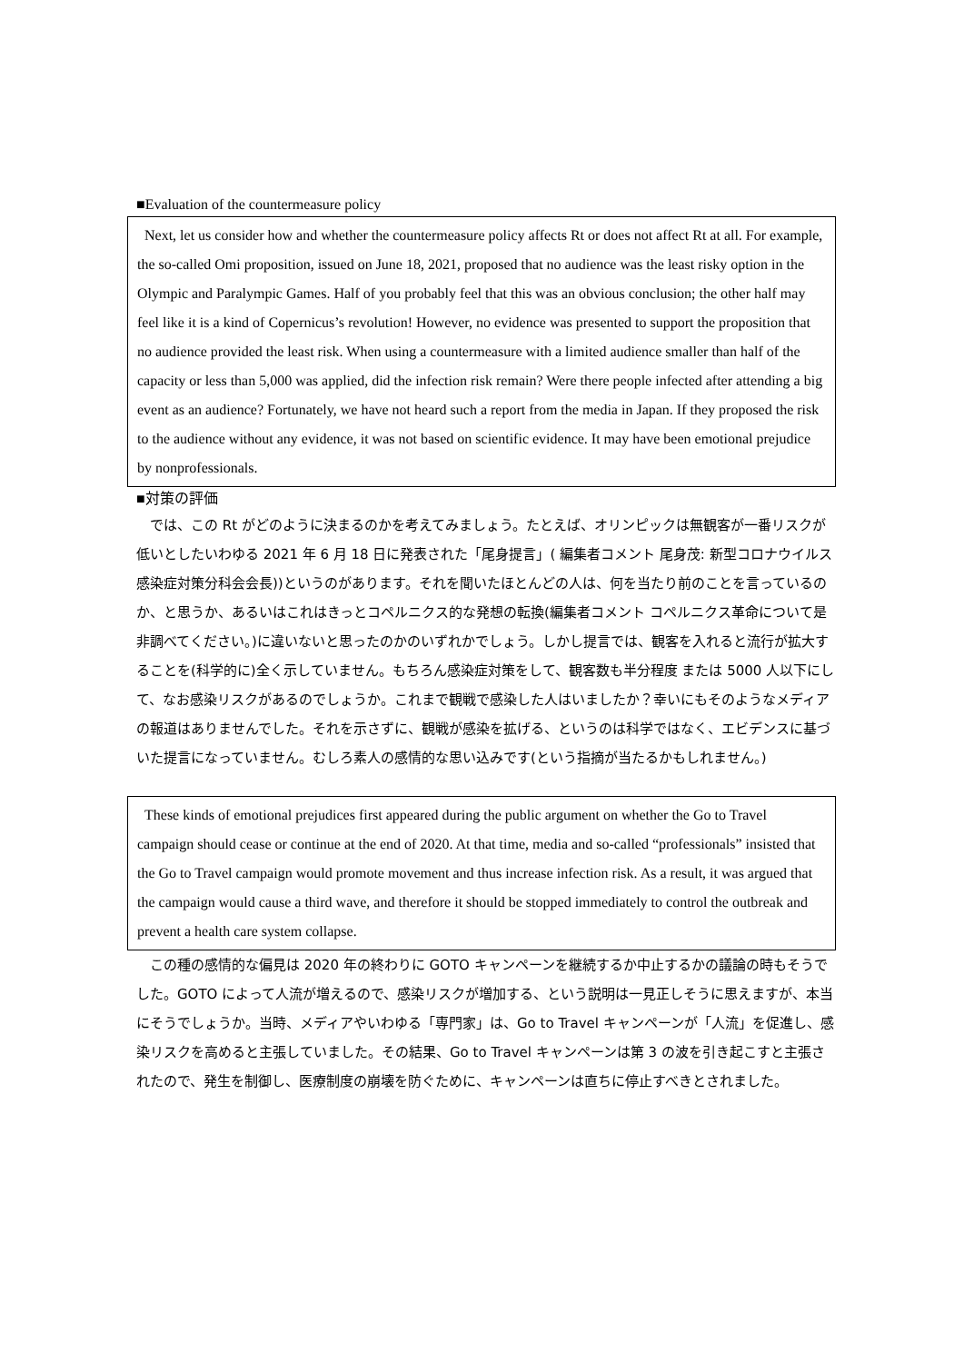■Evaluation of the countermeasure policy
Next, let us consider how and whether the countermeasure policy affects Rt or does not affect Rt at all. For example, the so-called Omi proposition, issued on June 18, 2021, proposed that no audience was the least risky option in the Olympic and Paralympic Games. Half of you probably feel that this was an obvious conclusion; the other half may feel like it is a kind of Copernicus’s revolution! However, no evidence was presented to support the proposition that no audience provided the least risk. When using a countermeasure with a limited audience smaller than half of the capacity or less than 5,000 was applied, did the infection risk remain? Were there people infected after attending a big event as an audience? Fortunately, we have not heard such a report from the media in Japan. If they proposed the risk to the audience without any evidence, it was not based on scientific evidence. It may have been emotional prejudice by nonprofessionals.
■対策の評価
　では、この Rt がどのように決まるのかを考えてみましょう。たとえば、オリンピックは無観客が一番リスクが低いとしたいわゆる 2021 年 6 月 18 日に発表された「尾身提言」( 編集者コメント 尾身茂: 新型コロナウイルス感染症対策分科会会長))というのがあります。それを聞いたほとんどの人は、何を当たり前のことを言っているのか、と思うか、あるいはこれはきっとコペルニクス的な発想の転換(編集者コメント コペルニクス革命について是非調べてください。)に違いないと思ったのかのいずれかでしょう。しかし提言では、観客を入れると流行が拡大することを(科学的に)全く示していません。もちろん感染症対策をして、観客数も半分程度 または 5000 人以下にして、なお感染リスクがあるのでしょうか。これまで観戦で感染した人はいましたか？幸いにもそのようなメディアの報道はありませんでした。それを示さずに、観戦が感染を拡げる、というのは科学ではなく、エビデンスに基づいた提言になっていません。むしろ素人の感情的な思い込みです(という指摘が当たるかもしれません。)
These kinds of emotional prejudices first appeared during the public argument on whether the Go to Travel campaign should cease or continue at the end of 2020. At that time, media and so-called “professionals” insisted that the Go to Travel campaign would promote movement and thus increase infection risk. As a result, it was argued that the campaign would cause a third wave, and therefore it should be stopped immediately to control the outbreak and prevent a health care system collapse.
　この種の感情的な偏見は 2020 年の終わりに GOTO キャンペーンを継続するか中止するかの議論の時もそうでした。GOTO によって人流が増えるので、感染リスクが増加する、という説明は一見正しそうに思えますが、本当にそうでしょうか。当時、メディアやいわゆる「専門家」は、Go to Travel キャンペーンが「人流」を促進し、感染リスクを高めると主張していました。その結果、Go to Travel キャンペーンは第 3 の波を引き起こすと主張されたので、発生を制御し、医療制度の崩壊を防ぐために、キャンペーンは直ちに停止すべきとされました。